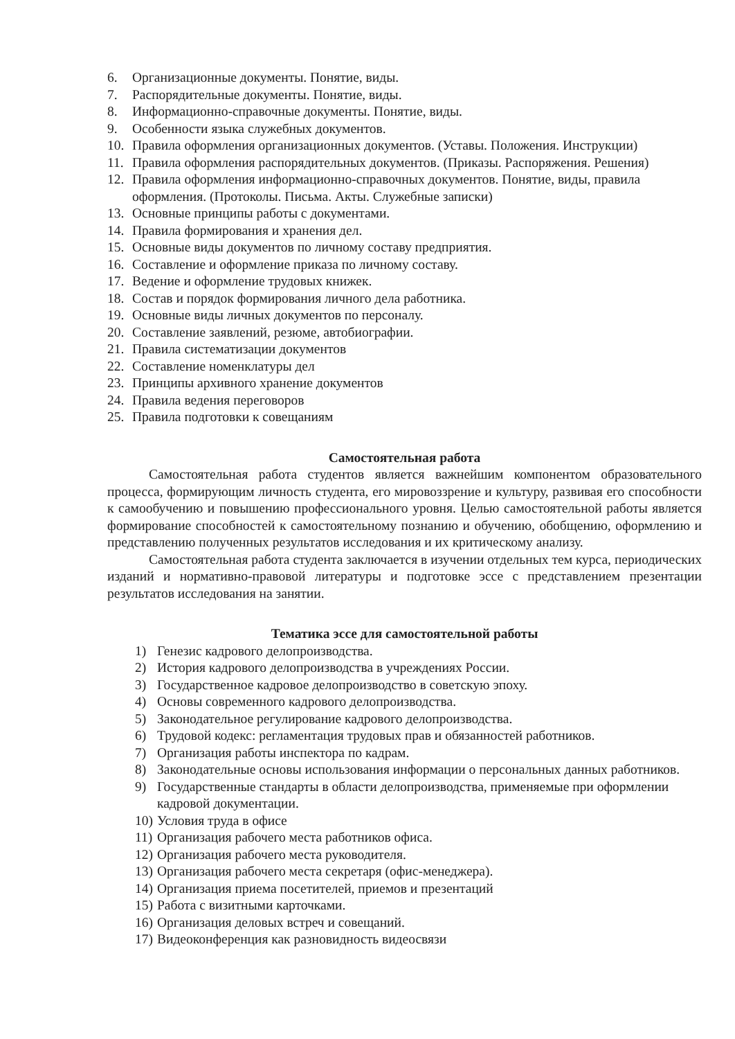6. Организационные документы. Понятие, виды.
7. Распорядительные документы. Понятие, виды.
8. Информационно-справочные документы. Понятие, виды.
9. Особенности языка служебных документов.
10. Правила оформления организационных документов. (Уставы. Положения. Инструкции)
11. Правила оформления распорядительных документов. (Приказы. Распоряжения. Решения)
12. Правила оформления информационно-справочных документов. Понятие, виды, правила оформления. (Протоколы. Письма. Акты. Служебные записки)
13. Основные принципы работы с документами.
14. Правила формирования и хранения дел.
15. Основные виды документов по личному составу предприятия.
16. Составление и оформление приказа по личному составу.
17. Ведение и оформление трудовых книжек.
18. Состав и порядок формирования личного дела работника.
19. Основные виды личных документов по персоналу.
20. Составление заявлений, резюме, автобиографии.
21. Правила систематизации документов
22. Составление номенклатуры дел
23. Принципы архивного хранение документов
24. Правила ведения переговоров
25. Правила подготовки к совещаниям
Самостоятельная работа
Самостоятельная работа студентов является важнейшим компонентом образовательного процесса, формирующим личность студента, его мировоззрение и культуру, развивая его способности к самообучению и повышению профессионального уровня. Целью самостоятельной работы является формирование способностей к самостоятельному познанию и обучению, обобщению, оформлению и представлению полученных результатов исследования и их критическому анализу.
Самостоятельная работа студента заключается в изучении отдельных тем курса, периодических изданий и нормативно-правовой литературы и подготовке эссе с представлением презентации результатов исследования на занятии.
Тематика эссе для самостоятельной работы
1) Генезис кадрового делопроизводства.
2) История кадрового делопроизводства в учреждениях России.
3) Государственное кадровое делопроизводство в советскую эпоху.
4) Основы современного кадрового делопроизводства.
5) Законодательное регулирование кадрового делопроизводства.
6) Трудовой кодекс: регламентация трудовых прав и обязанностей работников.
7) Организация работы инспектора по кадрам.
8) Законодательные основы использования информации о персональных данных работников.
9) Государственные стандарты в области делопроизводства, применяемые при оформлении кадровой документации.
10) Условия труда в офисе
11) Организация рабочего места работников офиса.
12) Организация рабочего места руководителя.
13) Организация рабочего места секретаря (офис-менеджера).
14) Организация приема посетителей, приемов и презентаций
15) Работа с визитными карточками.
16) Организация деловых встреч и совещаний.
17) Видеоконференция как разновидность видеосвязи